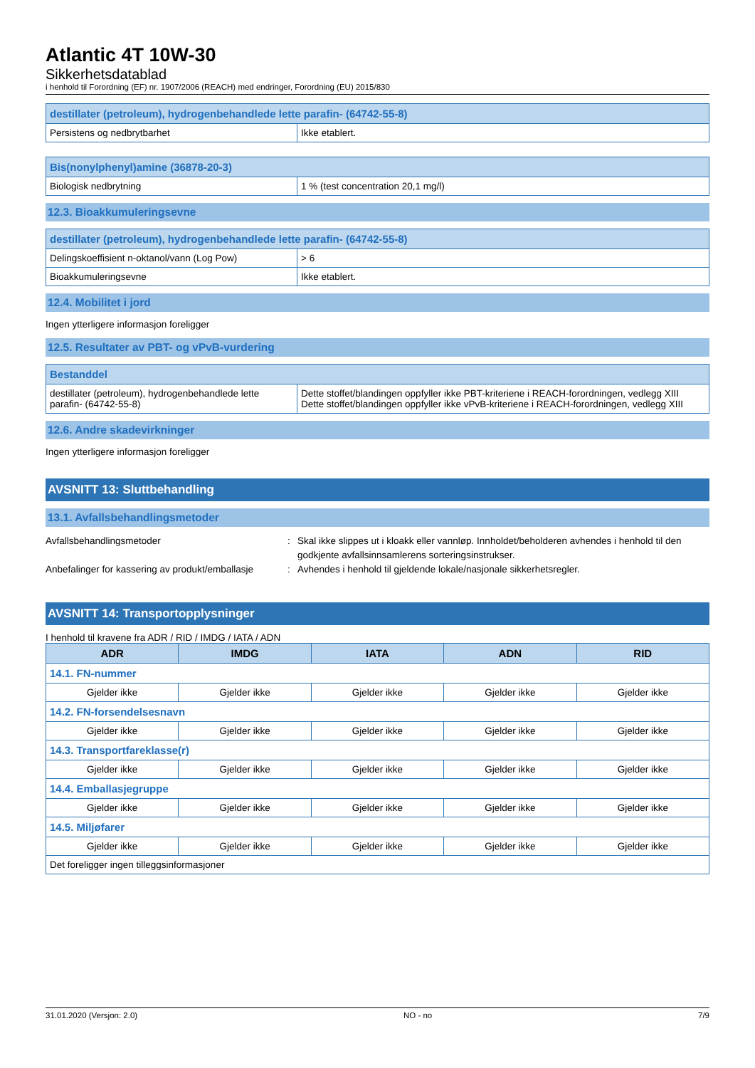Atlantic 4T 10W-30
Sikkerhetsdatablad
i henhold til Forordning (EF) nr. 1907/2006 (REACH) med endringer, Forordning (EU) 2015/830
| destillater (petroleum), hydrogenbehandlede lette parafin- (64742-55-8) | |
| --- | --- |
| Persistens og nedbrytbarhet | Ikke etablert. |
| Bis(nonylphenyl)amine (36878-20-3) | |
| --- | --- |
| Biologisk nedbrytning | 1 % (test concentration 20,1 mg/l) |
12.3. Bioakkumuleringsevne
| destillater (petroleum), hydrogenbehandlede lette parafin- (64742-55-8) | |
| --- | --- |
| Delingskoeffisient n-oktanol/vann (Log Pow) | > 6 |
| Bioakkumuleringsevne | Ikke etablert. |
12.4. Mobilitet i jord
Ingen ytterligere informasjon foreligger
12.5. Resultater av PBT- og vPvB-vurdering
| Bestanddel | |
| --- | --- |
| destillater (petroleum), hydrogenbehandlede lette parafin- (64742-55-8) | Dette stoffet/blandingen oppfyller ikke PBT-kriteriene i REACH-forordningen, vedlegg XIII Dette stoffet/blandingen oppfyller ikke vPvB-kriteriene i REACH-forordningen, vedlegg XIII |
12.6. Andre skadevirkninger
Ingen ytterligere informasjon foreligger
AVSNITT 13: Sluttbehandling
13.1. Avfallsbehandlingsmetoder
Avfallsbehandlingsmetoder : Skal ikke slippes ut i kloakk eller vannløp. Innholdet/beholderen avhendes i henhold til den godkjente avfallsinnsamlerens sorteringsinstrukser.
Anbefalinger for kassering av produkt/emballasje
: Avhendes i henhold til gjeldende lokale/nasjonale sikkerhetsregler.
AVSNITT 14: Transportopplysninger
I henhold til kravene fra ADR / RID / IMDG / IATA / ADN
| ADR | IMDG | IATA | ADN | RID |
| --- | --- | --- | --- | --- |
| 14.1. FN-nummer | | | | |
| Gjelder ikke | Gjelder ikke | Gjelder ikke | Gjelder ikke | Gjelder ikke |
| 14.2. FN-forsendelsesnavn | | | | |
| Gjelder ikke | Gjelder ikke | Gjelder ikke | Gjelder ikke | Gjelder ikke |
| 14.3. Transportfareklasse(r) | | | | |
| Gjelder ikke | Gjelder ikke | Gjelder ikke | Gjelder ikke | Gjelder ikke |
| 14.4. Emballasjegruppe | | | | |
| Gjelder ikke | Gjelder ikke | Gjelder ikke | Gjelder ikke | Gjelder ikke |
| 14.5. Miljøfarer | | | | |
| Gjelder ikke | Gjelder ikke | Gjelder ikke | Gjelder ikke | Gjelder ikke |
| Det foreligger ingen tilleggsinformasjoner | | | | |
31.01.2020 (Versjon: 2.0) NO - no 7/9